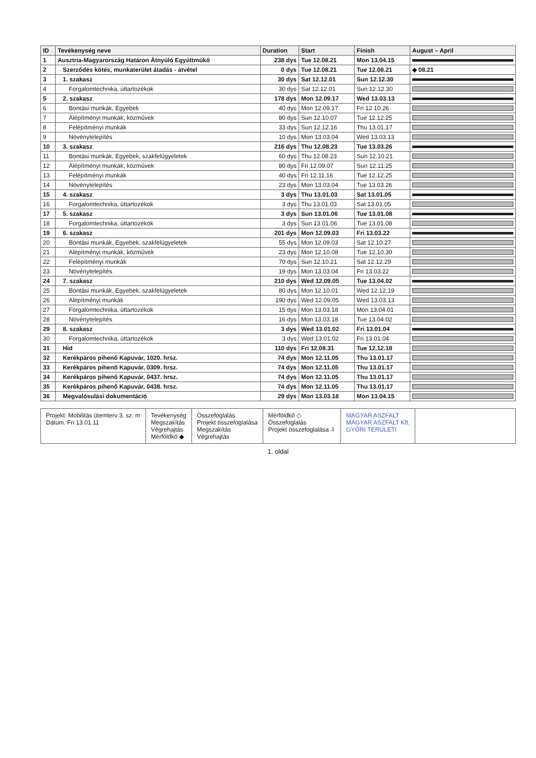| ID | Tevékenység neve | Duration | Start | Finish | August – April |
| --- | --- | --- | --- | --- | --- |
| 1 | Ausztria-Magyarország Határon Átnyúló Együttmükö | 238 dys | Tue 12.08.21 | Mon 13.04.15 | |
| 2 | Szerződés kötés, munkaterület átadás - átvétel | 0 dys | Tue 12.08.21 | Tue 12.08.21 | ◆ 08.21 |
| 3 | 1. szakasz | 30 dys | Sat 12.12.01 | Sun 12.12.30 | |
| 4 | Forgalomtechnika, úttartozékok | 30 dys | Sat 12.12.01 | Sun 12.12.30 | |
| 5 | 2. szakasz | 178 dys | Mon 12.09.17 | Wed 13.03.13 | |
| 6 | Bontási munkák, Egyebek | 40 dys | Mon 12.09.17 | Fri 12.10.26 | |
| 7 | Alépítményi munkák, közművek | 80 dys | Sun 12.10.07 | Tue 12.12.25 | |
| 8 | Felépítményi munkák | 33 dys | Sun 12.12.16 | Thu 13.01.17 | |
| 9 | Növénytelepítés | 10 dys | Mon 13.03.04 | Wed 13.03.13 | |
| 10 | 3. szakasz | 216 dys | Thu 12.08.23 | Tue 13.03.26 | |
| 11 | Bontási munkák, Egyebek, szakfelügyeletek | 60 dys | Thu 12.08.23 | Sun 12.10.21 | |
| 12 | Alépítményi munkák, közművek | 80 dys | Fri 12.09.07 | Sun 12.11.25 | |
| 13 | Felépítményi munkák | 40 dys | Fri 12.11.16 | Tue 12.12.25 | |
| 14 | Növénytelepítés | 23 dys | Mon 13.03.04 | Tue 13.03.26 | |
| 15 | 4. szakasz | 3 dys | Thu 13.01.03 | Sat 13.01.05 | |
| 16 | Forgalomtechnika, úttartozékok | 3 dys | Thu 13.01.03 | Sat 13.01.05 | |
| 17 | 5. szakasz | 3 dys | Sun 13.01.06 | Tue 13.01.08 | |
| 18 | Forgalomtechnika, úttartozékok | 3 dys | Sun 13.01.06 | Tue 13.01.08 | |
| 19 | 6. szakasz | 201 dys | Mon 12.09.03 | Fri 13.03.22 | |
| 20 | Bontási munkák, Egyebek, szakfelügyeletek | 55 dys | Mon 12.09.03 | Sat 12.10.27 | |
| 21 | Alépítményi munkák, közművek | 23 dys | Mon 12.10.08 | Tue 12.10.30 | |
| 22 | Felépítményi munkák | 70 dys | Sun 12.10.21 | Sat 12.12.29 | |
| 23 | Növénytelepítés | 19 dys | Mon 13.03.04 | Fri 13.03.22 | |
| 24 | 7. szakasz | 210 dys | Wed 12.09.05 | Tue 13.04.02 | |
| 25 | Bontási munkák, Egyebek, szakfelügyeletek | 80 dys | Mon 12.10.01 | Wed 12.12.19 | |
| 26 | Alépítményi munkák | 190 dys | Wed 12.09.05 | Wed 13.03.13 | |
| 27 | Forgalomtechnika, úttartozékok | 15 dys | Mon 13.03.18 | Mon 13.04.01 | |
| 28 | Növénytelepítés | 16 dys | Mon 13.03.18 | Tue 13.04.02 | |
| 29 | 8. szakasz | 3 dys | Wed 13.01.02 | Fri 13.01.04 | |
| 30 | Forgalomtechnika, úttartozékok | 3 dys | Wed 13.01.02 | Fri 13.01.04 | |
| 31 | Híd | 110 dys | Fri 12.08.31 | Tue 12.12.18 | |
| 32 | Kerékpáros pihenő Kapuvár, 1020. hrsz. | 74 dys | Mon 12.11.05 | Thu 13.01.17 | |
| 33 | Kerékpáros pihenő Kapuvár, 0309. hrsz. | 74 dys | Mon 12.11.05 | Thu 13.01.17 | |
| 34 | Kerékpáros pihenő Kapuvár, 0437. hrsz. | 74 dys | Mon 12.11.05 | Thu 13.01.17 | |
| 35 | Kerékpáros pihenő Kapuvár, 0438. hrsz. | 74 dys | Mon 12.11.05 | Thu 13.01.17 | |
| 36 | Megvalósulási dokumentáció | 29 dys | Mon 13.03.18 | Mon 13.04.15 | |
Projekt: Mobilitás ütemterv 3. sz. m
Dátum: Fri 13.01.11
Tevékenység
Megszakítás
Végrehajtás
Mérföldkő ◆
Összefoglalás
Projekt összefoglalása
Megszakítás
Végrehajtás
Mérföldkő ◇
Összefoglalás
Projekt összefoglalása ⇩
MAGYAR ASZFALT
MAGYAR ASZFALT Kft.
GYŐRI TERÜLETI
1. oldal